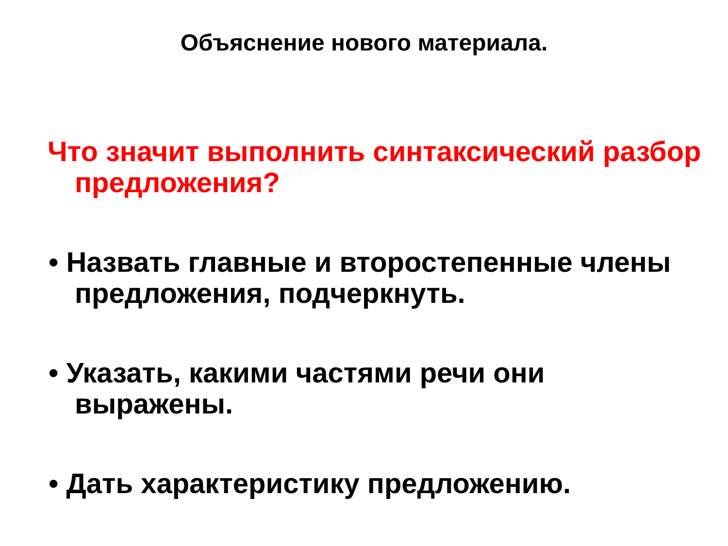Объяснение нового материала.
Что значит выполнить синтаксический разбор предложения?
• Назвать главные и второстепенные члены предложения, подчеркнуть.
• Указать, какими частями речи они выражены.
• Дать характеристику предложению.